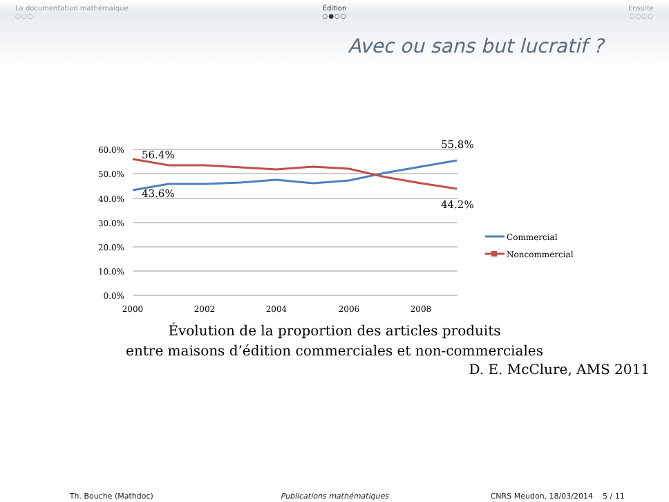La documentation mathémaique
○○○
Édition
○●○○
Ensuite
○○○○
Avec ou sans but lucratif ?
60.0%
50.0%
40.0%
30.0%
20.0%
10.0%
0.0%
2000
2002
2004
2006
2008
56.4%
43.6%
55.8%
44.2%
Commercial
Noncommercial
Évolution de la proportion des articles produits
entre maisons d’édition commerciales et non-commerciales
D. E. McClure, AMS 2011
Th. Bouche (Mathdoc) Publications mathématiques CNRS Meudon, 18/03/2014 5 / 11